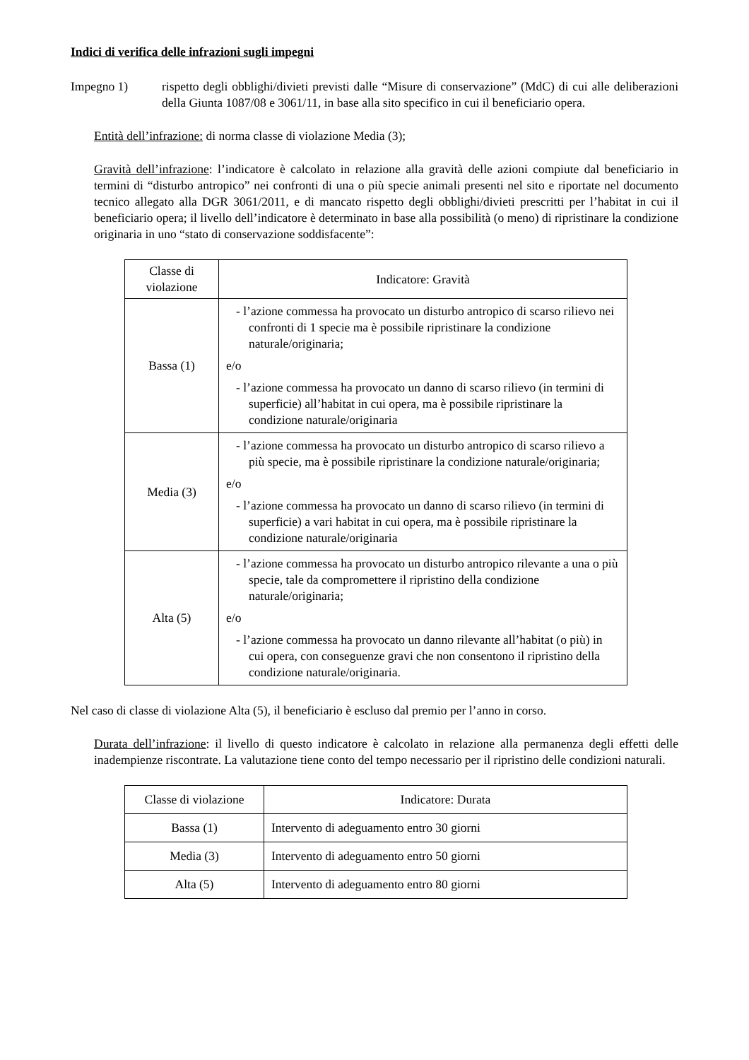Indici di verifica delle infrazioni sugli impegni
Impegno 1) rispetto degli obblighi/divieti previsti dalle “Misure di conservazione” (MdC) di cui alle deliberazioni della Giunta 1087/08 e 3061/11, in base alla sito specifico in cui il beneficiario opera.
Entità dell’infrazione: di norma classe di violazione Media (3);
Gravità dell’infrazione: l’indicatore è calcolato in relazione alla gravità delle azioni compiute dal beneficiario in termini di “disturbo antropico” nei confronti di una o più specie animali presenti nel sito e riportate nel documento tecnico allegato alla DGR 3061/2011, e di mancato rispetto degli obblighi/divieti prescritti per l’habitat in cui il beneficiario opera; il livello dell’indicatore è determinato in base alla possibilità (o meno) di ripristinare la condizione originaria in uno “stato di conservazione soddisfacente”:
| Classe di violazione | Indicatore: Gravità |
| --- | --- |
| Bassa (1) | - l’azione commessa ha provocato un disturbo antropico di scarso rilievo nei confronti di 1 specie ma è possibile ripristinare la condizione naturale/originaria; e/o - l’azione commessa ha provocato un danno di scarso rilievo (in termini di superficie) all’habitat in cui opera, ma è possibile ripristinare la condizione naturale/originaria |
| Media (3) | - l’azione commessa ha provocato un disturbo antropico di scarso rilievo a più specie, ma è possibile ripristinare la condizione naturale/originaria; e/o - l’azione commessa ha provocato un danno di scarso rilievo (in termini di superficie) a vari habitat in cui opera, ma è possibile ripristinare la condizione naturale/originaria |
| Alta (5) | - l’azione commessa ha provocato un disturbo antropico rilevante a una o più specie, tale da compromettere il ripristino della condizione naturale/originaria; e/o - l’azione commessa ha provocato un danno rilevante all’habitat (o più) in cui opera, con conseguenze gravi che non consentono il ripristino della condizione naturale/originaria. |
Nel caso di classe di violazione Alta (5), il beneficiario è escluso dal premio per l’anno in corso.
Durata dell’infrazione: il livello di questo indicatore è calcolato in relazione alla permanenza degli effetti delle inadempienze riscontrate. La valutazione tiene conto del tempo necessario per il ripristino delle condizioni naturali.
| Classe di violazione | Indicatore: Durata |
| --- | --- |
| Bassa (1) | Intervento di adeguamento entro 30 giorni |
| Media (3) | Intervento di adeguamento entro 50 giorni |
| Alta (5) | Intervento di adeguamento entro 80 giorni |